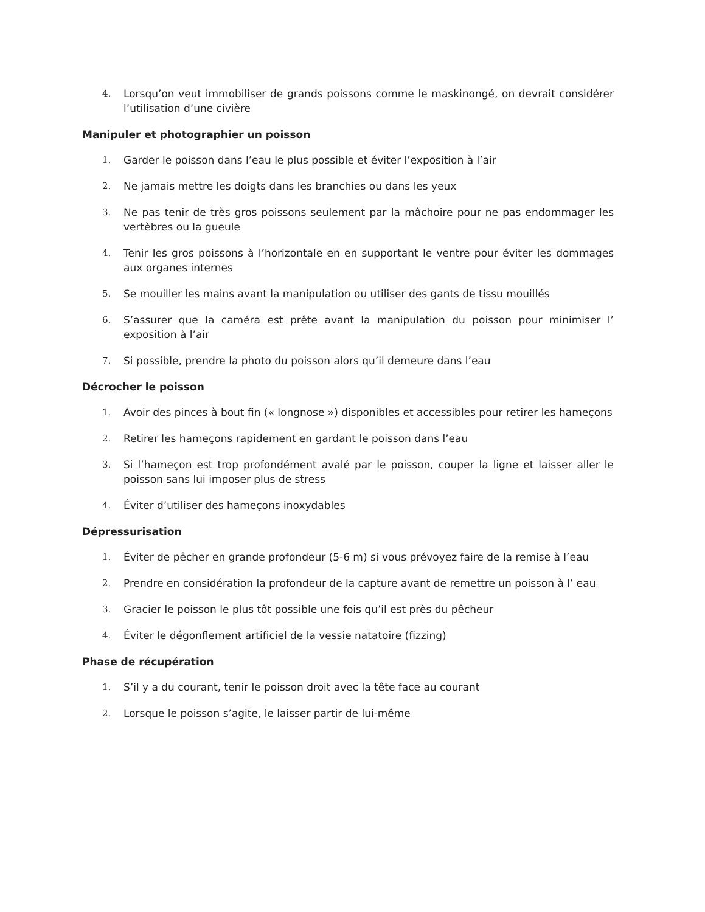4. Lorsqu’on veut immobiliser de grands poissons comme le maskinongé, on devrait considérer l’utilisation d’une civière
Manipuler et photographier un poisson
1. Garder le poisson dans l’eau le plus possible et éviter l’exposition à l’air
2. Ne jamais mettre les doigts dans les branchies ou dans les yeux
3. Ne pas tenir de très gros poissons seulement par la mâchoire pour ne pas endommager les vertèbres ou la gueule
4. Tenir les gros poissons à l’horizontale en en supportant le ventre pour éviter les dommages aux organes internes
5. Se mouiller les mains avant la manipulation ou utiliser des gants de tissu mouillés
6. S’assurer que la caméra est prête avant la manipulation du poisson pour minimiser l’ exposition à l’air
7. Si possible, prendre la photo du poisson alors qu’il demeure dans l’eau
Décrocher le poisson
1. Avoir des pinces à bout fin (« longnose ») disponibles et accessibles pour retirer les hameçons
2. Retirer les hameçons rapidement en gardant le poisson dans l’eau
3. Si l’hameçon est trop profondément avalé par le poisson, couper la ligne et laisser aller le poisson sans lui imposer plus de stress
4. Éviter d’utiliser des hameçons inoxydables
Dépressurisation
1. Éviter de pêcher en grande profondeur (5-6 m) si vous prévoyez faire de la remise à l’eau
2. Prendre en considération la profondeur de la capture avant de remettre un poisson à l’ eau
3. Gracier le poisson le plus tôt possible une fois qu’il est près du pêcheur
4. Éviter le dégonflement artificiel de la vessie natatoire (fizzing)
Phase de récupération
1. S’il y a du courant, tenir le poisson droit avec la tête face au courant
2. Lorsque le poisson s’agite, le laisser partir de lui-même